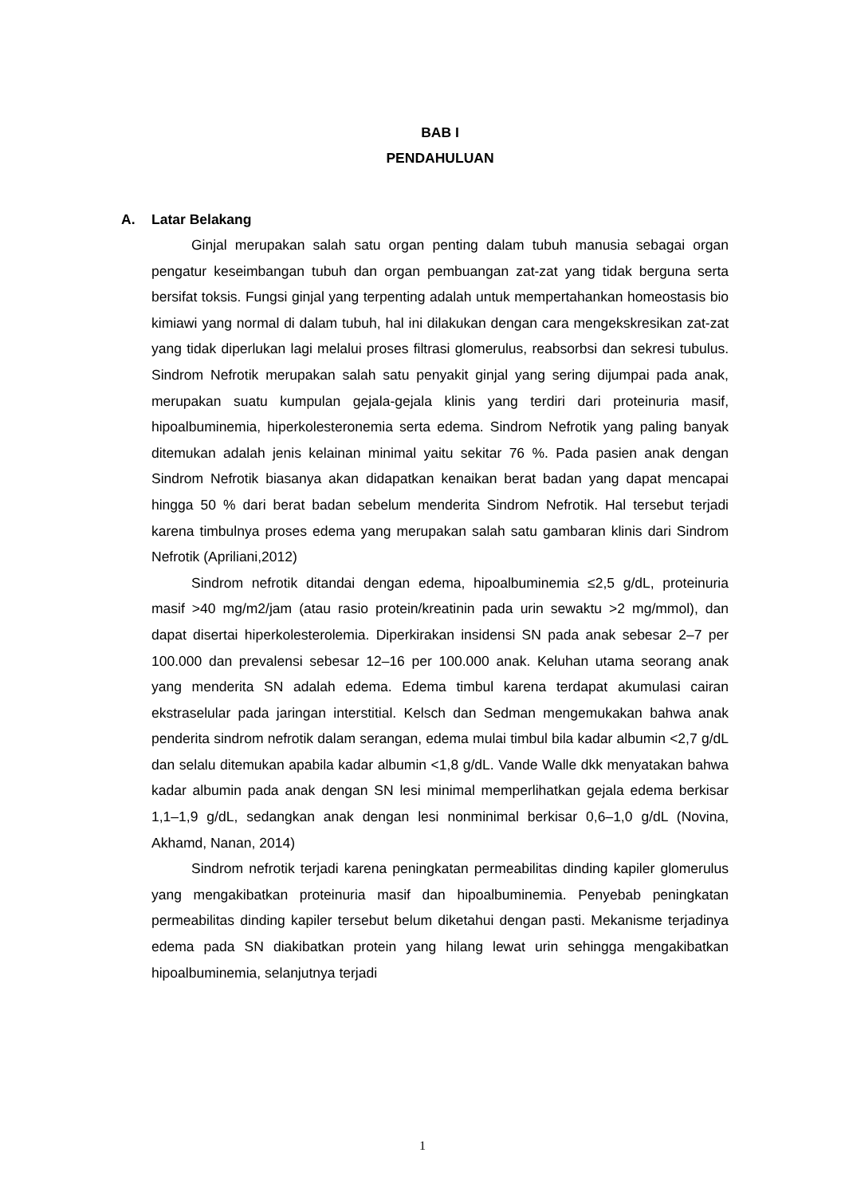BAB I
PENDAHULUAN
A. Latar Belakang
Ginjal merupakan salah satu organ penting dalam tubuh manusia sebagai organ pengatur keseimbangan tubuh dan organ pembuangan zat-zat yang tidak berguna serta bersifat toksis. Fungsi ginjal yang terpenting adalah untuk mempertahankan homeostasis bio kimiawi yang normal di dalam tubuh, hal ini dilakukan dengan cara mengekskresikan zat-zat yang tidak diperlukan lagi melalui proses filtrasi glomerulus, reabsorbsi dan sekresi tubulus. Sindrom Nefrotik merupakan salah satu penyakit ginjal yang sering dijumpai pada anak, merupakan suatu kumpulan gejala-gejala klinis yang terdiri dari proteinuria masif, hipoalbuminemia, hiperkolesteronemia serta edema. Sindrom Nefrotik yang paling banyak ditemukan adalah jenis kelainan minimal yaitu sekitar 76 %. Pada pasien anak dengan Sindrom Nefrotik biasanya akan didapatkan kenaikan berat badan yang dapat mencapai hingga 50 % dari berat badan sebelum menderita Sindrom Nefrotik. Hal tersebut terjadi karena timbulnya proses edema yang merupakan salah satu gambaran klinis dari Sindrom Nefrotik (Apriliani,2012)
Sindrom nefrotik ditandai dengan edema, hipoalbuminemia ≤2,5 g/dL, proteinuria masif >40 mg/m2/jam (atau rasio protein/kreatinin pada urin sewaktu >2 mg/mmol), dan dapat disertai hiperkolesterolemia. Diperkirakan insidensi SN pada anak sebesar 2–7 per 100.000 dan prevalensi sebesar 12–16 per 100.000 anak. Keluhan utama seorang anak yang menderita SN adalah edema. Edema timbul karena terdapat akumulasi cairan ekstraselular pada jaringan interstitial. Kelsch dan Sedman mengemukakan bahwa anak penderita sindrom nefrotik dalam serangan, edema mulai timbul bila kadar albumin <2,7 g/dL dan selalu ditemukan apabila kadar albumin <1,8 g/dL. Vande Walle dkk menyatakan bahwa kadar albumin pada anak dengan SN lesi minimal memperlihatkan gejala edema berkisar 1,1–1,9 g/dL, sedangkan anak dengan lesi nonminimal berkisar 0,6–1,0 g/dL (Novina, Akhamd, Nanan, 2014)
Sindrom nefrotik terjadi karena peningkatan permeabilitas dinding kapiler glomerulus yang mengakibatkan proteinuria masif dan hipoalbuminemia. Penyebab peningkatan permeabilitas dinding kapiler tersebut belum diketahui dengan pasti. Mekanisme terjadinya edema pada SN diakibatkan protein yang hilang lewat urin sehingga mengakibatkan hipoalbuminemia, selanjutnya terjadi
1